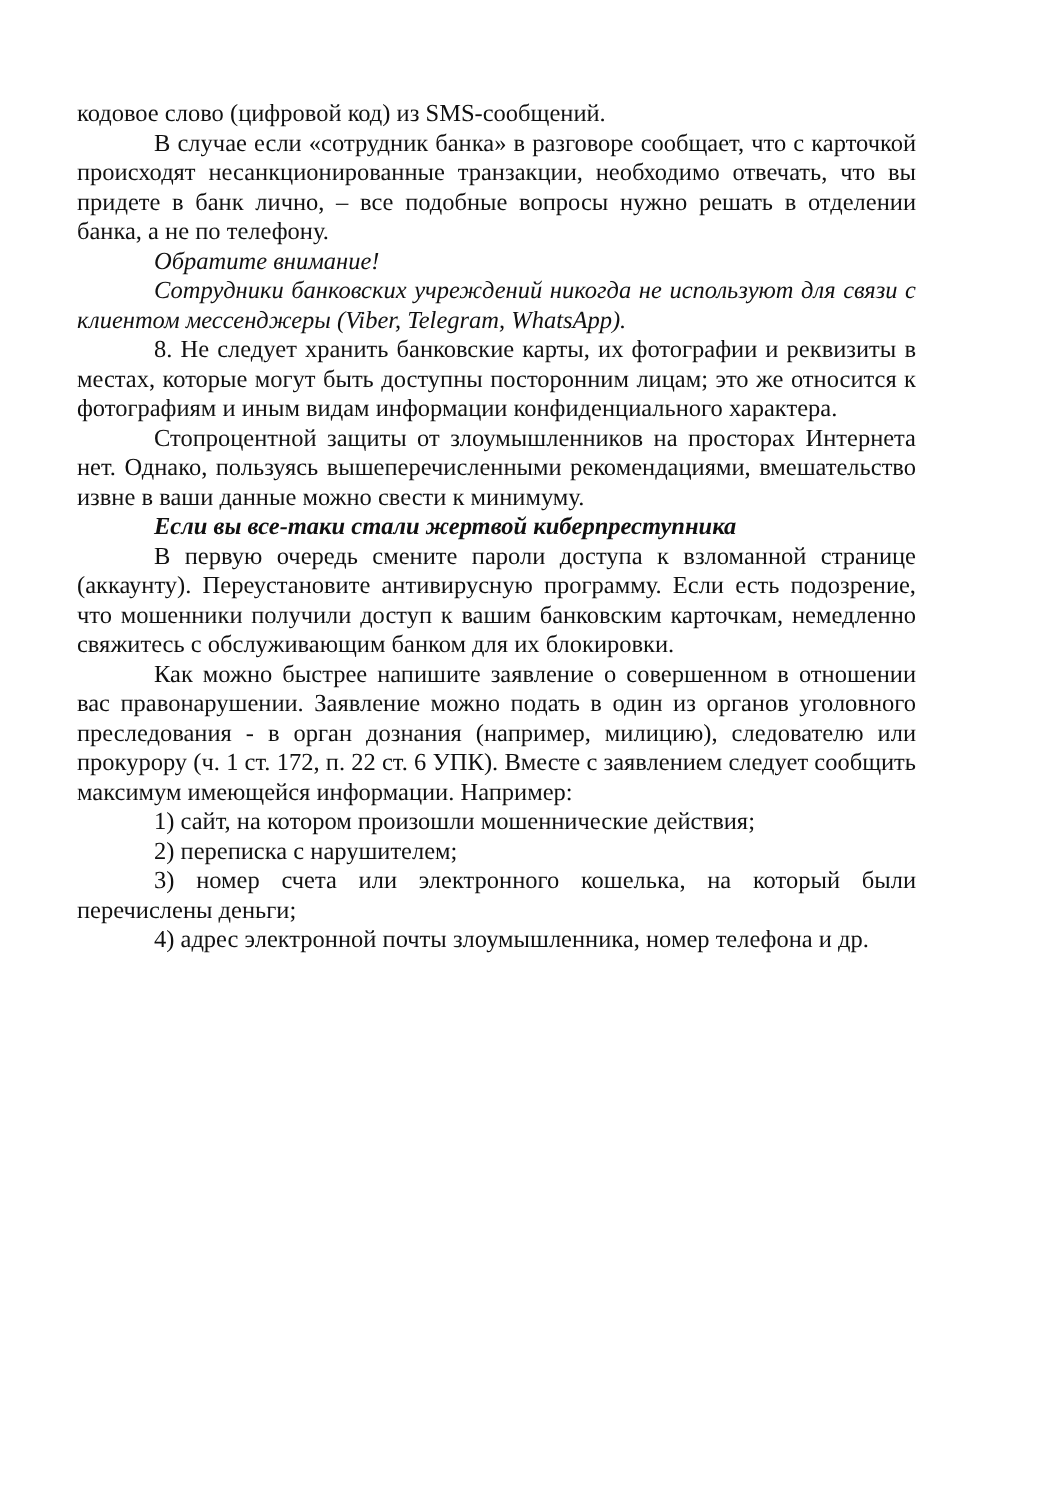кодовое слово (цифровой код) из SMS-сообщений.
В случае если «сотрудник банка» в разговоре сообщает, что с карточкой происходят несанкционированные транзакции, необходимо отвечать, что вы придете в банк лично, – все подобные вопросы нужно решать в отделении банка, а не по телефону.
Обратите внимание!
Сотрудники банковских учреждений никогда не используют для связи с клиентом мессенджеры (Viber, Telegram, WhatsApp).
8. Не следует хранить банковские карты, их фотографии и реквизиты в местах, которые могут быть доступны посторонним лицам; это же относится к фотографиям и иным видам информации конфиденциального характера.
Стопроцентной защиты от злоумышленников на просторах Интернета нет. Однако, пользуясь вышеперечисленными рекомендациями, вмешательство извне в ваши данные можно свести к минимуму.
Если вы все-таки стали жертвой киберпреступника
В первую очередь смените пароли доступа к взломанной странице (аккаунту). Переустановите антивирусную программу. Если есть подозрение, что мошенники получили доступ к вашим банковским карточкам, немедленно свяжитесь с обслуживающим банком для их блокировки.
Как можно быстрее напишите заявление о совершенном в отношении вас правонарушении. Заявление можно подать в один из органов уголовного преследования - в орган дознания (например, милицию), следователю или прокурору (ч. 1 ст. 172, п. 22 ст. 6 УПК). Вместе с заявлением следует сообщить максимум имеющейся информации. Например:
1) сайт, на котором произошли мошеннические действия;
2) переписка с нарушителем;
3) номер счета или электронного кошелька, на который были перечислены деньги;
4) адрес электронной почты злоумышленника, номер телефона и др.